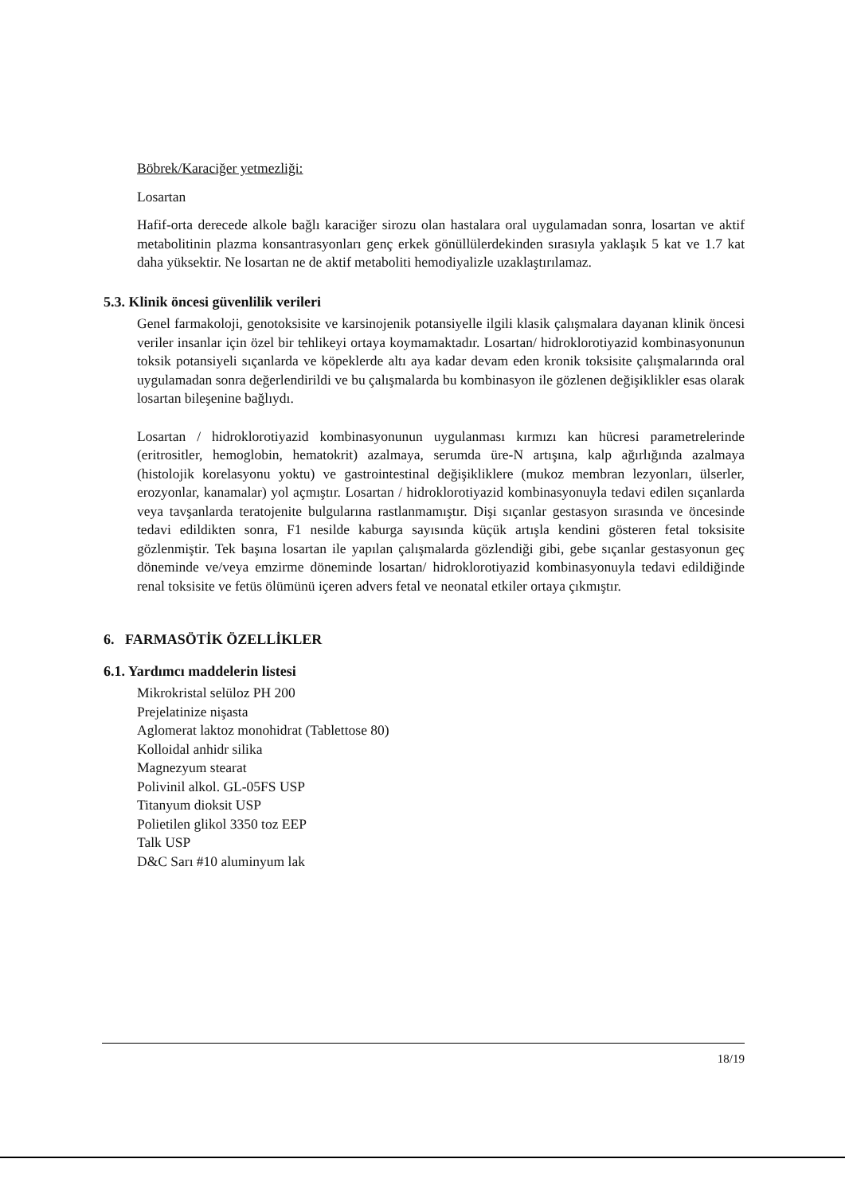Böbrek/Karaciğer yetmezliği:
Losartan
Hafif-orta derecede alkole bağlı karaciğer sirozu olan hastalara oral uygulamadan sonra, losartan ve aktif metabolitinin plazma konsantrasyonları genç erkek gönüllülerdekinden sırasıyla yaklaşık 5 kat ve 1.7 kat daha yüksektir. Ne losartan ne de aktif metaboliti hemodiyalizle uzaklaştırılamaz.
5.3. Klinik öncesi güvenlilik verileri
Genel farmakoloji, genotoksisite ve karsinojenik potansiyelle ilgili klasik çalışmalara dayanan klinik öncesi veriler insanlar için özel bir tehlikeyi ortaya koymamaktadır. Losartan/ hidroklorotiyazid kombinasyonunun toksik potansiyeli sıçanlarda ve köpeklerde altı aya kadar devam eden kronik toksisite çalışmalarında oral uygulamadan sonra değerlendirildi ve bu çalışmalarda bu kombinasyon ile gözlenen değişiklikler esas olarak losartan bileşenine bağlıydı.
Losartan / hidroklorotiyazid kombinasyonunun uygulanması kırmızı kan hücresi parametrelerinde (eritrositler, hemoglobin, hematokrit) azalmaya, serumda üre-N artışına, kalp ağırlığında azalmaya (histolojik korelasyonu yoktu) ve gastrointestinal değişikliklere (mukoz membran lezyonları, ülserler, erozyonlar, kanamalar) yol açmıştır. Losartan / hidroklorotiyazid kombinasyonuyla tedavi edilen sıçanlarda veya tavşanlarda teratojenite bulgularına rastlanmamıştır. Dişi sıçanlar gestasyon sırasında ve öncesinde tedavi edildikten sonra, F1 nesilde kaburga sayısında küçük artışla kendini gösteren fetal toksisite gözlenmiştir. Tek başına losartan ile yapılan çalışmalarda gözlendiği gibi, gebe sıçanlar gestasyonun geç döneminde ve/veya emzirme döneminde losartan/ hidroklorotiyazid kombinasyonuyla tedavi edildiğinde renal toksisite ve fetüs ölümünü içeren advers fetal ve neonatal etkiler ortaya çıkmıştır.
6. FARMASÖTİK ÖZELLİKLER
6.1. Yardımcı maddelerin listesi
Mikrokristal selüloz PH 200
Prejelatinize nişasta
Aglomerat laktoz monohidrat (Tablettose 80)
Kolloidal anhidr silika
Magnezyum stearat
Polivinil alkol. GL-05FS USP
Titanyum dioksit USP
Polietilen glikol 3350 toz EEP
Talk USP
D&C Sarı #10 aluminyum lak
18/19